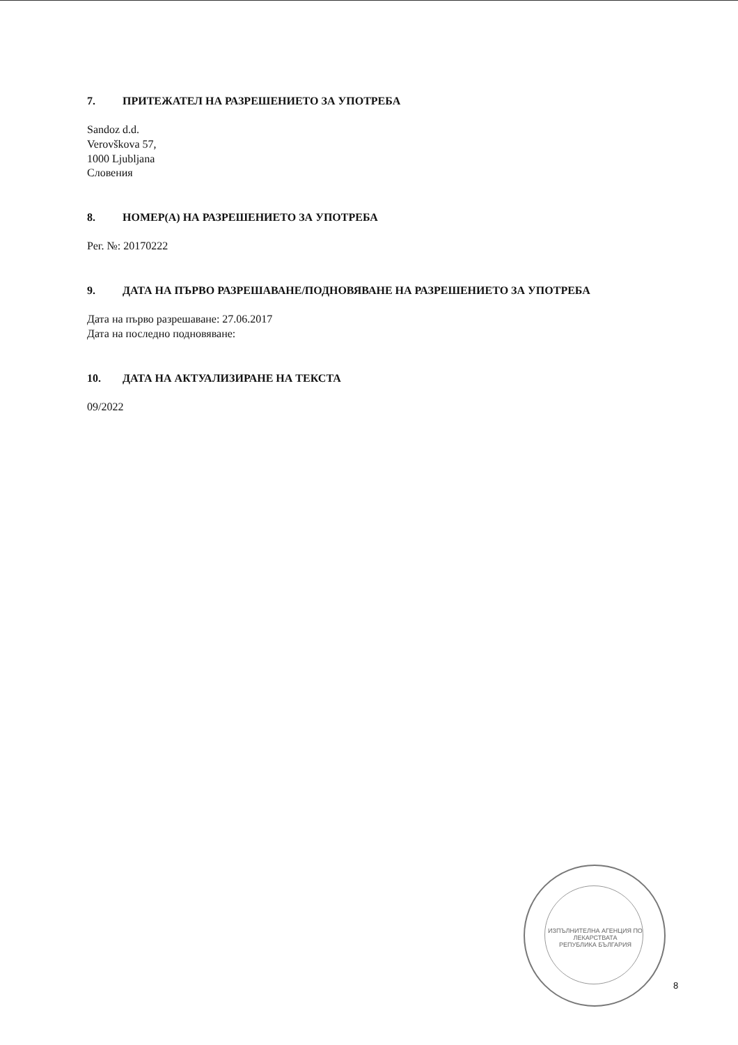7. ПРИТЕЖАТЕЛ НА РАЗРЕШЕНИЕТО ЗА УПОТРЕБА
Sandoz d.d.
Verovškova 57,
1000 Ljubljana
Словения
8. НОМЕР(А) НА РАЗРЕШЕНИЕТО ЗА УПОТРЕБА
Рег. №: 20170222
9. ДАТА НА ПЪРВО РАЗРЕШАВАНЕ/ПОДНОВЯВАНЕ НА РАЗРЕШЕНИЕТО ЗА УПОТРЕБА
Дата на първо разрешаване: 27.06.2017
Дата на последно подновяване:
10. ДАТА НА АКТУАЛИЗИРАНЕ НА ТЕКСТА
09/2022
ИЗПЪЛНИТЕЛНА АГЕНЦИЯ ПО ЛЕКАРСТВАТА
РЕПУБЛИКА БЪЛГАРИЯ
8